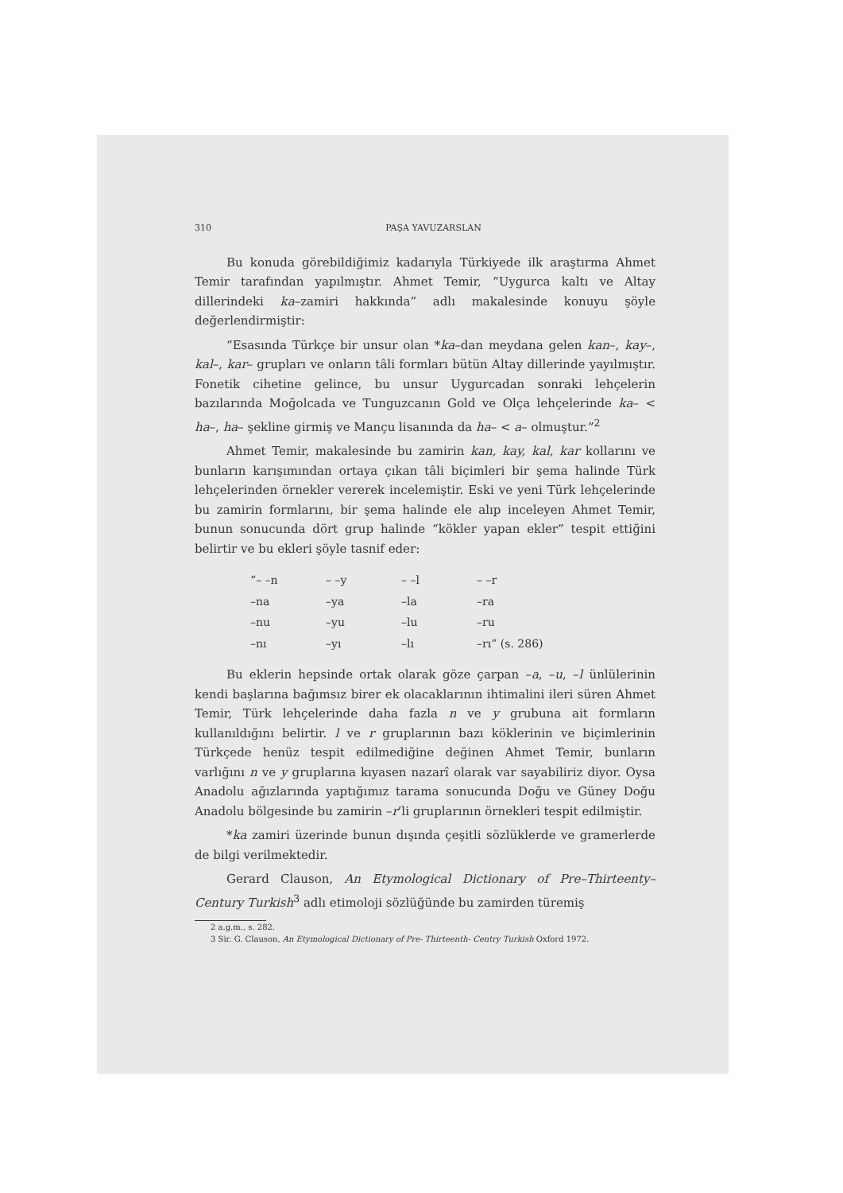310 PAŞA YAVUZARSLAN
Bu konuda görebildiğimiz kadarıyla Türkiyede ilk araştırma Ahmet Temir tarafından yapılmıştır. Ahmet Temir, “Uygurca kaltı ve Altay dillerindeki ka–zamiri hakkında” adlı makalesinde konuyu şöyle değerlendirmiştir:
“Esasında Türkçe bir unsur olan *ka–dan meydana gelen kan–, kay–, kal–, kar– grupları ve onların tâli formları bütün Altay dillerinde yayılmıştır. Fonetik cihetine gelince, bu unsur Uygurcadan sonraki lehçelerin bazılarında Moğolcada ve Tunguzcanın Gold ve Olça lehçelerinde ka– < ha–, ha– şekline girmiş ve Mançu lisanında da ha– < a– olmuştur.”<sup>2</sup>
Ahmet Temir, makalesinde bu zamirin kan, kay, kal, kar kollarını ve bunların karışımından ortaya çıkan tâli biçimleri bir şema halinde Türk lehçelerinden örnekler vererek incelemiştir. Eski ve yeni Türk lehçelerinde bu zamirin formlarını, bir şema halinde ele alıp inceleyen Ahmet Temir, bunun sonucunda dört grup halinde “kökler yapan ekler” tespit ettiğini belirtir ve bu ekleri şöyle tasnif eder:
| “– –n | – –y | – –l | – –r |
| –na | –ya | –la | –ra |
| –nu | –yu | –lu | –ru |
| –nı | –yı | –lı | –rı” (s. 286) |
Bu eklerin hepsinde ortak olarak göze çarpan –a, –u, –l ünlülerinin kendi başlarına bağımsız birer ek olacaklarının ihtimalini ileri süren Ahmet Temir, Türk lehçelerinde daha fazla n ve y grubuna ait formların kullanıldığını belirtir. l ve r gruplarının bazı köklerinin ve biçimlerinin Türkçede henüz tespit edilmediğine değinen Ahmet Temir, bunların varlığını n ve y gruplarına kıyasen nazarî olarak var sayabiliriz diyor. Oysa Anadolu ağızlarında yaptığımız tarama sonucunda Doğu ve Güney Doğu Anadolu bölgesinde bu zamirin –r’li gruplarının örnekleri tespit edilmiştir.
*ka zamiri üzerinde bunun dışında çeşitli sözlüklerde ve gramerlerde de bilgi verilmektedir.
Gerard Clauson, An Etymological Dictionary of Pre–Thirteenty–Century Turkish<sup>3</sup> adlı etimoloji sözlüğünde bu zamirden türemiş
2 a.g.m., s. 282.
3 Sir. G. Clauson, An Etymological Dictionary of Pre- Thirteenth- Centry Turkish Oxford 1972.